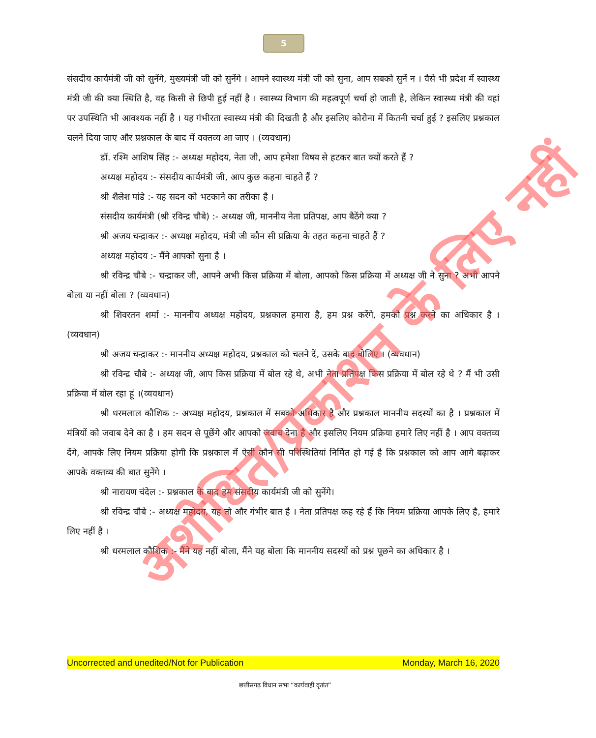5
संसदीय कार्यमंत्री जी को सुनेंगे, मुख्यमंत्री जी को सुनेंगे । आपने स्वास्थ्य मंत्री जी को सुना, आप सबको सुनें न । वैसे भी प्रदेश में स्वास्थ्य मंत्री जी की क्या स्थिति है, वह किसी से छिपी हुई नहीं है । स्वास्थ्य विभाग की महत्वपूर्ण चर्चा हो जाती है, लेकिन स्वास्थ्य मंत्री की वहां पर उपस्थिति भी आवश्यक नहीं है । यह गंभीरता स्वास्थ्य मंत्री की दिखती है और इसलिए कोरोना में कितनी चर्चा हुई ? इसलिए प्रश्नकाल चलने दिया जाए और प्रश्नकाल के बाद में वक्तव्य आ जाए । (व्यवधान)
डॉ. रश्मि आशिष सिंह :- अध्यक्ष महोदय, नेता जी, आप हमेशा विषय से हटकर बात क्यों करते हैं ?
अध्यक्ष महोदय :- संसदीय कार्यमंत्री जी, आप कुछ कहना चाहते हैं ?
श्री शैलेश पांडे :- यह सदन को भटकाने का तरीका है ।
संसदीय कार्यमंत्री (श्री रविन्द्र चौबे) :- अध्यक्ष जी, माननीय नेता प्रतिपक्ष, आप बैठेंगे क्या ?
श्री अजय चन्द्राकर :- अध्यक्ष महोदय, मंत्री जी कौन सी प्रक्रिया के तहत कहना चाहते हैं ?
अध्यक्ष महोदय :- मैंने आपको सुना है ।
श्री रविन्द्र चौबे :- चन्द्राकर जी, आपने अभी किस प्रक्रिया में बोला, आपको किस प्रक्रिया में अध्यक्ष जी ने सुना ? अभी आपने बोला या नहीं बोला ? (व्यवधान)
श्री शिवरतन शर्मा :- माननीय अध्यक्ष महोदय, प्रश्नकाल हमारा है, हम प्रश्न करेंगे, हमको प्रश्न करने का अधिकार है । (व्यवधान)
श्री अजय चन्द्राकर :- माननीय अध्यक्ष महोदय, प्रश्नकाल को चलने दें, उसके बाद बोलिए । (व्यवधान)
श्री रविन्द्र चौबे :- अध्यक्ष जी, आप किस प्रक्रिया में बोल रहे थे, अभी नेता प्रतिपक्ष किस प्रक्रिया में बोल रहे थे ? मैं भी उसी प्रक्रिया में बोल रहा हूं ।(व्यवधान)
श्री धरमलाल कौशिक :- अध्यक्ष महोदय, प्रश्नकाल में सबको अधिकार है और प्रश्नकाल माननीय सदस्यों का है । प्रश्नकाल में मंत्रियों को जवाब देने का है । हम सदन से पूछेंगे और आपको जवाब देना है और इसलिए नियम प्रक्रिया हमारे लिए नहीं है । आप वक्तव्य देंगे, आपके लिए नियम प्रक्रिया होगी कि प्रश्नकाल में ऐसी कौन सी परिस्थितियां निर्मित हो गई है कि प्रश्नकाल को आप आगे बढ़ाकर आपके वक्तव्य की बात सुनेंगे ।
श्री नारायण चंदेल :- प्रश्नकाल के बाद हम संसदीय कार्यमंत्री जी को सुनेंगे।
श्री रविन्द्र चौबे :- अध्यक्ष महोदय, यह तो और गंभीर बात है । नेता प्रतिपक्ष कह रहे हैं कि नियम प्रक्रिया आपके लिए है, हमारे लिए नहीं है ।
श्री धरमलाल कौशिक :- मैंने यह नहीं बोला, मैंने यह बोला कि माननीय सदस्यों को प्रश्न पूछने का अधिकार है ।
अशोधित/प्रकाशन के लिए नहीं
Uncorrected and unedited/Not for Publication Monday, March 16, 2020
छत्तीसगढ़ विधान सभा “कार्यवाही वृतांत”